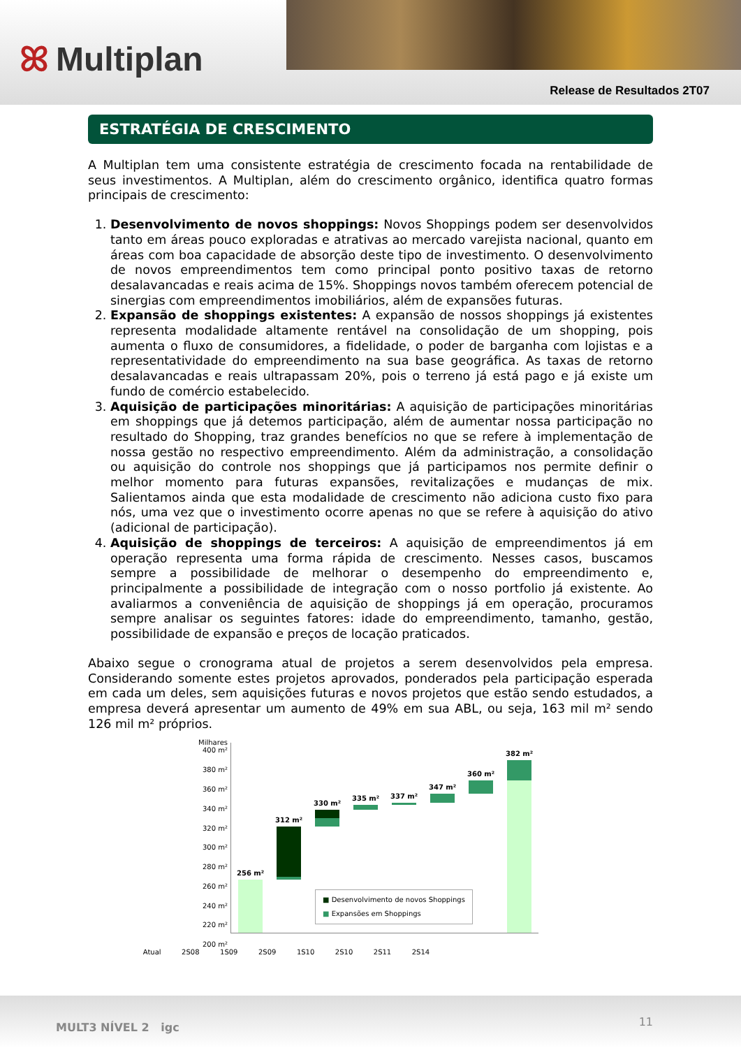ꕤ Multiplan
Release de Resultados 2T07
ESTRATÉGIA DE CRESCIMENTO
A Multiplan tem uma consistente estratégia de crescimento focada na rentabilidade de seus investimentos. A Multiplan, além do crescimento orgânico, identifica quatro formas principais de crescimento:
1. Desenvolvimento de novos shoppings: Novos Shoppings podem ser desenvolvidos tanto em áreas pouco exploradas e atrativas ao mercado varejista nacional, quanto em áreas com boa capacidade de absorção deste tipo de investimento. O desenvolvimento de novos empreendimentos tem como principal ponto positivo taxas de retorno desalavancadas e reais acima de 15%. Shoppings novos também oferecem potencial de sinergias com empreendimentos imobiliários, além de expansões futuras.
2. Expansão de shoppings existentes: A expansão de nossos shoppings já existentes representa modalidade altamente rentável na consolidação de um shopping, pois aumenta o fluxo de consumidores, a fidelidade, o poder de barganha com lojistas e a representatividade do empreendimento na sua base geográfica. As taxas de retorno desalavancadas e reais ultrapassam 20%, pois o terreno já está pago e já existe um fundo de comércio estabelecido.
3. Aquisição de participações minoritárias: A aquisição de participações minoritárias em shoppings que já detemos participação, além de aumentar nossa participação no resultado do Shopping, traz grandes benefícios no que se refere à implementação de nossa gestão no respectivo empreendimento. Além da administração, a consolidação ou aquisição do controle nos shoppings que já participamos nos permite definir o melhor momento para futuras expansões, revitalizações e mudanças de mix. Salientamos ainda que esta modalidade de crescimento não adiciona custo fixo para nós, uma vez que o investimento ocorre apenas no que se refere à aquisição do ativo (adicional de participação).
4. Aquisição de shoppings de terceiros: A aquisição de empreendimentos já em operação representa uma forma rápida de crescimento. Nesses casos, buscamos sempre a possibilidade de melhorar o desempenho do empreendimento e, principalmente a possibilidade de integração com o nosso portfolio já existente. Ao avaliarmos a conveniência de aquisição de shoppings já em operação, procuramos sempre analisar os seguintes fatores: idade do empreendimento, tamanho, gestão, possibilidade de expansão e preços de locação praticados.
Abaixo segue o cronograma atual de projetos a serem desenvolvidos pela empresa. Considerando somente estes projetos aprovados, ponderados pela participação esperada em cada um deles, sem aquisições futuras e novos projetos que estão sendo estudados, a empresa deverá apresentar um aumento de 49% em sua ABL, ou seja, 163 mil m² sendo 126 mil m² próprios.
Milhares 400 m²
380 m²
360 m²
340 m²
320 m²
300 m²
280 m²
260 m²
240 m²
220 m²
200 m²
256 m²
312 m²
330 m²
335 m² 337 m²
347 m²
360 m²
382 m²
■ Desenvolvimento de novos Shoppings
■ Expansões em Shoppings
Atual 2S08 1S09 2S09 1S10 2S10 2S11 2S14
MULT3 NÍVEL 2 igc 11